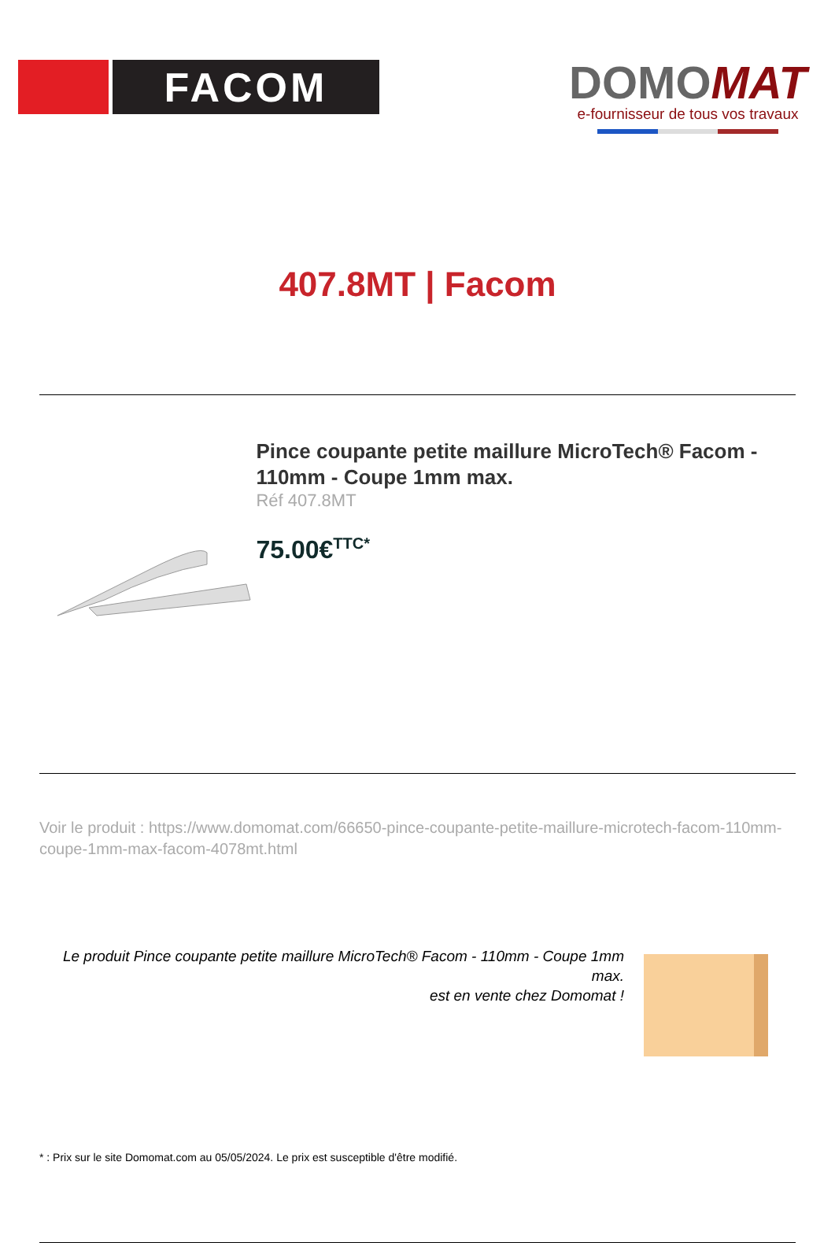FACOM
DOMOMAT
e-fournisseur de tous vos travaux
407.8MT | Facom
Pince coupante petite maillure MicroTech® Facom - 110mm - Coupe 1mm max.
Réf 407.8MT
75.00€<sup>TTC*</sup>
Voir le produit : https://www.domomat.com/66650-pince-coupante-petite-maillure-microtech-facom-110mm-coupe-1mm-max-facom-4078mt.html
Le produit Pince coupante petite maillure MicroTech® Facom - 110mm - Coupe 1mm max.
est en vente chez Domomat !
* : Prix sur le site Domomat.com au 05/05/2024. Le prix est susceptible d'être modifié.